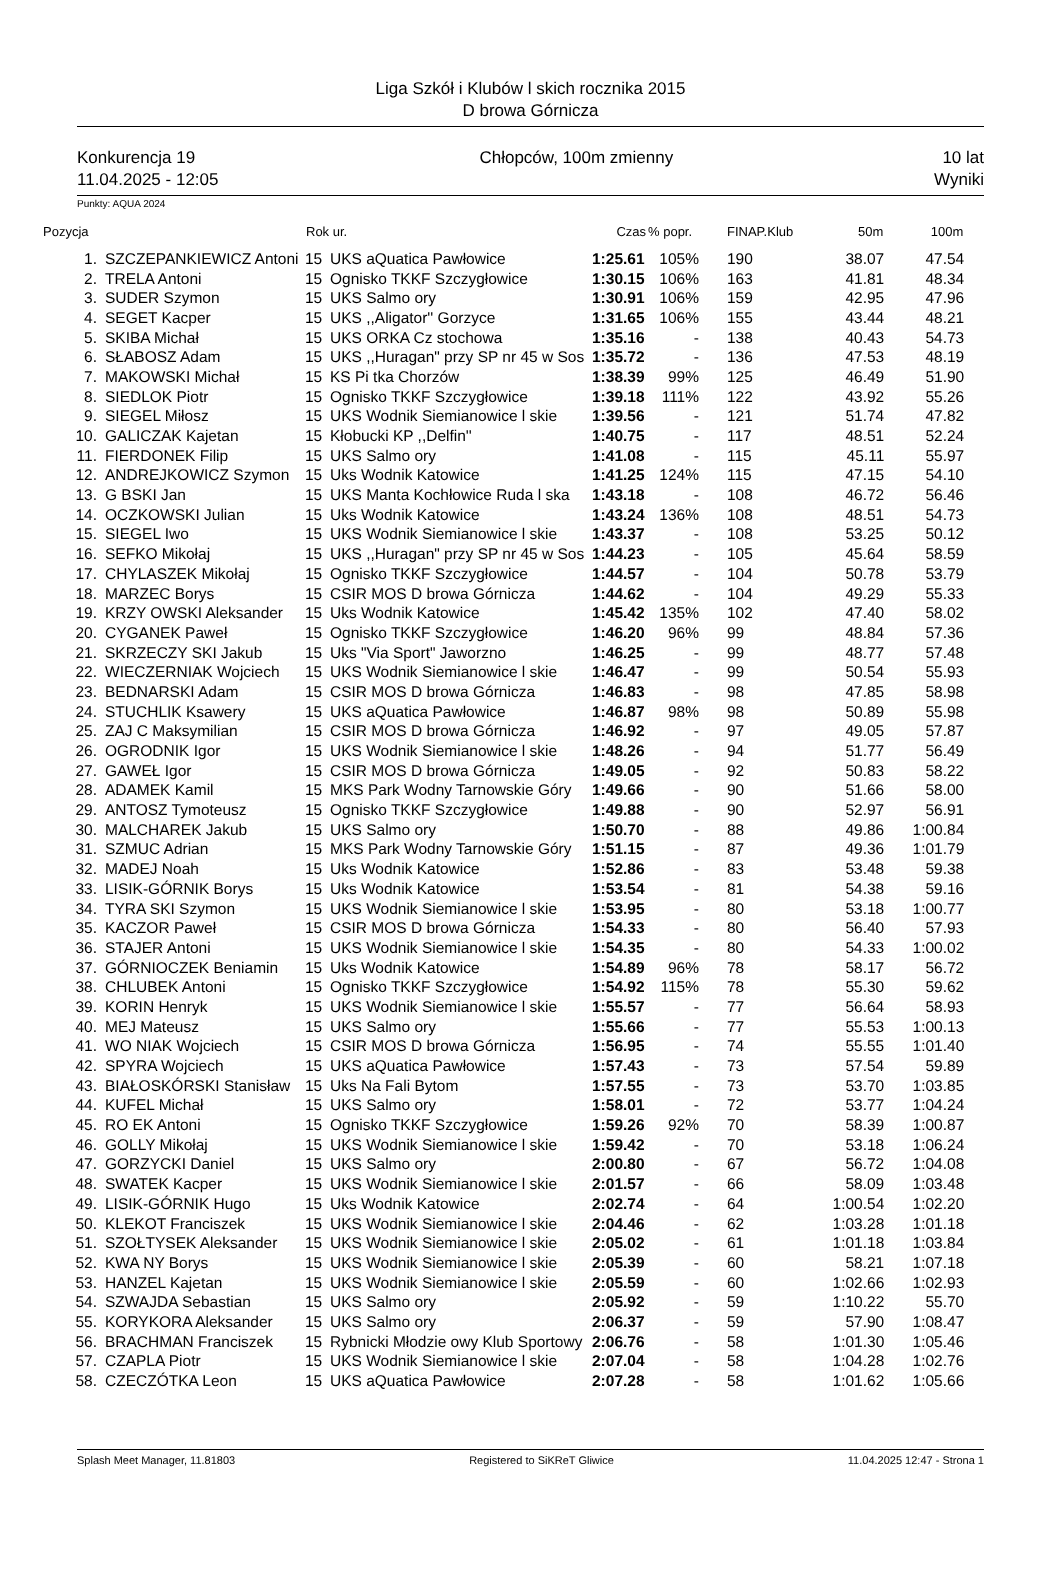Liga Szkół i Klubów l skich rocznika 2015
D browa Górnicza
Konkurencja 19
11.04.2025 - 12:05
Chłopców, 100m zmienny 10 lat
Wyniki
Punkty: AQUA 2024
| Pozycja | | Rok ur. | | Czas | % popr. | FINAP.Klub | 50m | 100m |
| --- | --- | --- | --- | --- | --- | --- | --- | --- |
| 1. | SZCZEPANKIEWICZ Antoni | 15 | UKS aQuatica Pawłowice | 1:25.61 | 105% | 190 | 38.07 | 47.54 |
| 2. | TRELA Antoni | 15 | Ognisko TKKF Szczygłowice | 1:30.15 | 106% | 163 | 41.81 | 48.34 |
| 3. | SUDER Szymon | 15 | UKS Salmo ory | 1:30.91 | 106% | 159 | 42.95 | 47.96 |
| 4. | SEGET Kacper | 15 | UKS ,,Aligator'' Gorzyce | 1:31.65 | 106% | 155 | 43.44 | 48.21 |
| 5. | SKIBA Michał | 15 | UKS ORKA Cz stochowa | 1:35.16 | - | 138 | 40.43 | 54.73 |
| 6. | SŁABOSZ Adam | 15 | UKS ,,Huragan" przy SP nr 45 w Sos | 1:35.72 | - | 136 | 47.53 | 48.19 |
| 7. | MAKOWSKI Michał | 15 | KS Pi tka Chorzów | 1:38.39 | 99% | 125 | 46.49 | 51.90 |
| 8. | SIEDLOK Piotr | 15 | Ognisko TKKF Szczygłowice | 1:39.18 | 111% | 122 | 43.92 | 55.26 |
| 9. | SIEGEL Miłosz | 15 | UKS Wodnik Siemianowice l skie | 1:39.56 | - | 121 | 51.74 | 47.82 |
| 10. | GALICZAK Kajetan | 15 | Kłobucki KP ,,Delfin'' | 1:40.75 | - | 117 | 48.51 | 52.24 |
| 11. | FIERDONEK Filip | 15 | UKS Salmo ory | 1:41.08 | - | 115 | 45.11 | 55.97 |
| 12. | ANDREJKOWICZ Szymon | 15 | Uks Wodnik Katowice | 1:41.25 | 124% | 115 | 47.15 | 54.10 |
| 13. | G BSKI Jan | 15 | UKS Manta Kochłowice Ruda l ska | 1:43.18 | - | 108 | 46.72 | 56.46 |
| 14. | OCZKOWSKI Julian | 15 | Uks Wodnik Katowice | 1:43.24 | 136% | 108 | 48.51 | 54.73 |
| 15. | SIEGEL Iwo | 15 | UKS Wodnik Siemianowice l skie | 1:43.37 | - | 108 | 53.25 | 50.12 |
| 16. | SEFKO Mikołaj | 15 | UKS ,,Huragan" przy SP nr 45 w Sos | 1:44.23 | - | 105 | 45.64 | 58.59 |
| 17. | CHYLASZEK Mikołaj | 15 | Ognisko TKKF Szczygłowice | 1:44.57 | - | 104 | 50.78 | 53.79 |
| 18. | MARZEC Borys | 15 | CSIR MOS D browa Górnicza | 1:44.62 | - | 104 | 49.29 | 55.33 |
| 19. | KRZY OWSKI Aleksander | 15 | Uks Wodnik Katowice | 1:45.42 | 135% | 102 | 47.40 | 58.02 |
| 20. | CYGANEK Paweł | 15 | Ognisko TKKF Szczygłowice | 1:46.20 | 96% | 99 | 48.84 | 57.36 |
| 21. | SKRZECZY SKI Jakub | 15 | Uks "Via Sport" Jaworzno | 1:46.25 | - | 99 | 48.77 | 57.48 |
| 22. | WIECZERNIAK Wojciech | 15 | UKS Wodnik Siemianowice l skie | 1:46.47 | - | 99 | 50.54 | 55.93 |
| 23. | BEDNARSKI Adam | 15 | CSIR MOS D browa Górnicza | 1:46.83 | - | 98 | 47.85 | 58.98 |
| 24. | STUCHLIK Ksawery | 15 | UKS aQuatica Pawłowice | 1:46.87 | 98% | 98 | 50.89 | 55.98 |
| 25. | ZAJ C Maksymilian | 15 | CSIR MOS D browa Górnicza | 1:46.92 | - | 97 | 49.05 | 57.87 |
| 26. | OGRODNIK Igor | 15 | UKS Wodnik Siemianowice l skie | 1:48.26 | - | 94 | 51.77 | 56.49 |
| 27. | GAWEŁ Igor | 15 | CSIR MOS D browa Górnicza | 1:49.05 | - | 92 | 50.83 | 58.22 |
| 28. | ADAMEK Kamil | 15 | MKS Park Wodny Tarnowskie Góry | 1:49.66 | - | 90 | 51.66 | 58.00 |
| 29. | ANTOSZ Tymoteusz | 15 | Ognisko TKKF Szczygłowice | 1:49.88 | - | 90 | 52.97 | 56.91 |
| 30. | MALCHAREK Jakub | 15 | UKS Salmo ory | 1:50.70 | - | 88 | 49.86 | 1:00.84 |
| 31. | SZMUC Adrian | 15 | MKS Park Wodny Tarnowskie Góry | 1:51.15 | - | 87 | 49.36 | 1:01.79 |
| 32. | MADEJ Noah | 15 | Uks Wodnik Katowice | 1:52.86 | - | 83 | 53.48 | 59.38 |
| 33. | LISIK-GÓRNIK Borys | 15 | Uks Wodnik Katowice | 1:53.54 | - | 81 | 54.38 | 59.16 |
| 34. | TYRA SKI Szymon | 15 | UKS Wodnik Siemianowice l skie | 1:53.95 | - | 80 | 53.18 | 1:00.77 |
| 35. | KACZOR Paweł | 15 | CSIR MOS D browa Górnicza | 1:54.33 | - | 80 | 56.40 | 57.93 |
| 36. | STAJER Antoni | 15 | UKS Wodnik Siemianowice l skie | 1:54.35 | - | 80 | 54.33 | 1:00.02 |
| 37. | GÓRNIOCZEK Beniamin | 15 | Uks Wodnik Katowice | 1:54.89 | 96% | 78 | 58.17 | 56.72 |
| 38. | CHLUBEK Antoni | 15 | Ognisko TKKF Szczygłowice | 1:54.92 | 115% | 78 | 55.30 | 59.62 |
| 39. | KORIN Henryk | 15 | UKS Wodnik Siemianowice l skie | 1:55.57 | - | 77 | 56.64 | 58.93 |
| 40. | MEJ Mateusz | 15 | UKS Salmo ory | 1:55.66 | - | 77 | 55.53 | 1:00.13 |
| 41. | WO NIAK Wojciech | 15 | CSIR MOS D browa Górnicza | 1:56.95 | - | 74 | 55.55 | 1:01.40 |
| 42. | SPYRA Wojciech | 15 | UKS aQuatica Pawłowice | 1:57.43 | - | 73 | 57.54 | 59.89 |
| 43. | BIAŁOSKÓRSKI Stanisław | 15 | Uks Na Fali Bytom | 1:57.55 | - | 73 | 53.70 | 1:03.85 |
| 44. | KUFEL Michał | 15 | UKS Salmo ory | 1:58.01 | - | 72 | 53.77 | 1:04.24 |
| 45. | RO EK Antoni | 15 | Ognisko TKKF Szczygłowice | 1:59.26 | 92% | 70 | 58.39 | 1:00.87 |
| 46. | GOLLY Mikołaj | 15 | UKS Wodnik Siemianowice l skie | 1:59.42 | - | 70 | 53.18 | 1:06.24 |
| 47. | GORZYCKI Daniel | 15 | UKS Salmo ory | 2:00.80 | - | 67 | 56.72 | 1:04.08 |
| 48. | SWATEK Kacper | 15 | UKS Wodnik Siemianowice l skie | 2:01.57 | - | 66 | 58.09 | 1:03.48 |
| 49. | LISIK-GÓRNIK Hugo | 15 | Uks Wodnik Katowice | 2:02.74 | - | 64 | 1:00.54 | 1:02.20 |
| 50. | KLEKOT Franciszek | 15 | UKS Wodnik Siemianowice l skie | 2:04.46 | - | 62 | 1:03.28 | 1:01.18 |
| 51. | SZOŁTYSEK Aleksander | 15 | UKS Wodnik Siemianowice l skie | 2:05.02 | - | 61 | 1:01.18 | 1:03.84 |
| 52. | KWA NY Borys | 15 | UKS Wodnik Siemianowice l skie | 2:05.39 | - | 60 | 58.21 | 1:07.18 |
| 53. | HANZEL Kajetan | 15 | UKS Wodnik Siemianowice l skie | 2:05.59 | - | 60 | 1:02.66 | 1:02.93 |
| 54. | SZWAJDA Sebastian | 15 | UKS Salmo ory | 2:05.92 | - | 59 | 1:10.22 | 55.70 |
| 55. | KORYKORA Aleksander | 15 | UKS Salmo ory | 2:06.37 | - | 59 | 57.90 | 1:08.47 |
| 56. | BRACHMAN Franciszek | 15 | Rybnicki Młodzie owy Klub Sportowy | 2:06.76 | - | 58 | 1:01.30 | 1:05.46 |
| 57. | CZAPLA Piotr | 15 | UKS Wodnik Siemianowice l skie | 2:07.04 | - | 58 | 1:04.28 | 1:02.76 |
| 58. | CZECZÓTKA Leon | 15 | UKS aQuatica Pawłowice | 2:07.28 | - | 58 | 1:01.62 | 1:05.66 |
Splash Meet Manager, 11.81803 Registered to SiKReT Gliwice 11.04.2025 12:47 - Strona 1